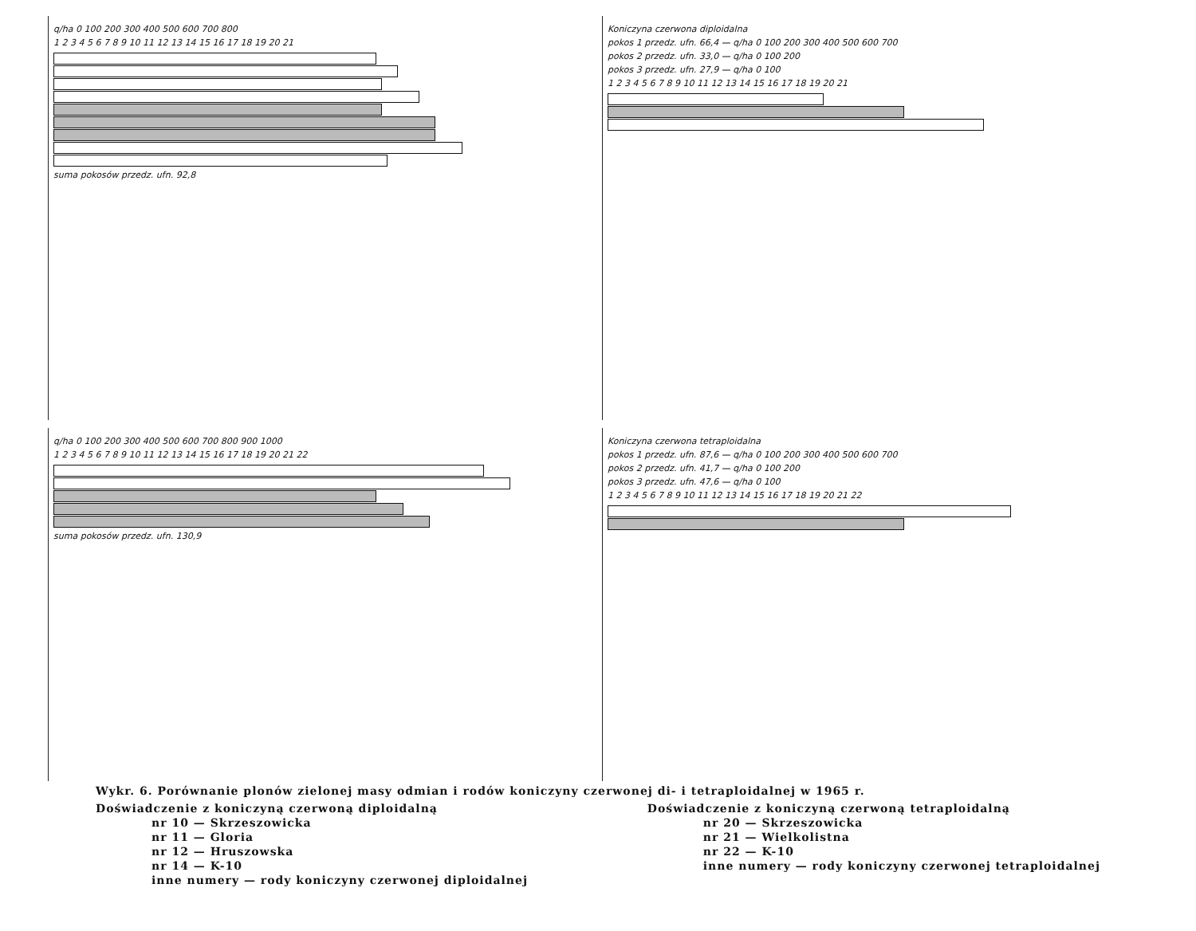q/ha 0 100 200 300 400 500 600 700 800
1 2 3 4 5 6 7 8 9 10 11 12 13 14 15 16 17 18 19 20 21
suma pokosów przedz. ufn. 92,8
Koniczyna czerwona diploidalna
pokos 1 przedz. ufn. 66,4 — q/ha 0 100 200 300 400 500 600 700
pokos 2 przedz. ufn. 33,0 — q/ha 0 100 200
pokos 3 przedz. ufn. 27,9 — q/ha 0 100
1 2 3 4 5 6 7 8 9 10 11 12 13 14 15 16 17 18 19 20 21
q/ha 0 100 200 300 400 500 600 700 800 900 1000
1 2 3 4 5 6 7 8 9 10 11 12 13 14 15 16 17 18 19 20 21 22
suma pokosów przedz. ufn. 130,9
Koniczyna czerwona tetraploidalna
pokos 1 przedz. ufn. 87,6 — q/ha 0 100 200 300 400 500 600 700
pokos 2 przedz. ufn. 41,7 — q/ha 0 100 200
pokos 3 przedz. ufn. 47,6 — q/ha 0 100
1 2 3 4 5 6 7 8 9 10 11 12 13 14 15 16 17 18 19 20 21 22
Wykr. 6. Porównanie plonów zielonej masy odmian i rodów koniczyny czerwonej di- i tetraploidalnej w 1965 r.
Doświadczenie z koniczyną czerwoną diploidalną
nr 10 — Skrzeszowicka
nr 11 — Gloria
nr 12 — Hruszowska
nr 14 — K-10
inne numery — rody koniczyny czerwonej diploidalnej
Doświadczenie z koniczyną czerwoną tetraploidalną
nr 20 — Skrzeszowicka
nr 21 — Wielkolistna
nr 22 — K-10
inne numery — rody koniczyny czerwonej tetraploidalnej